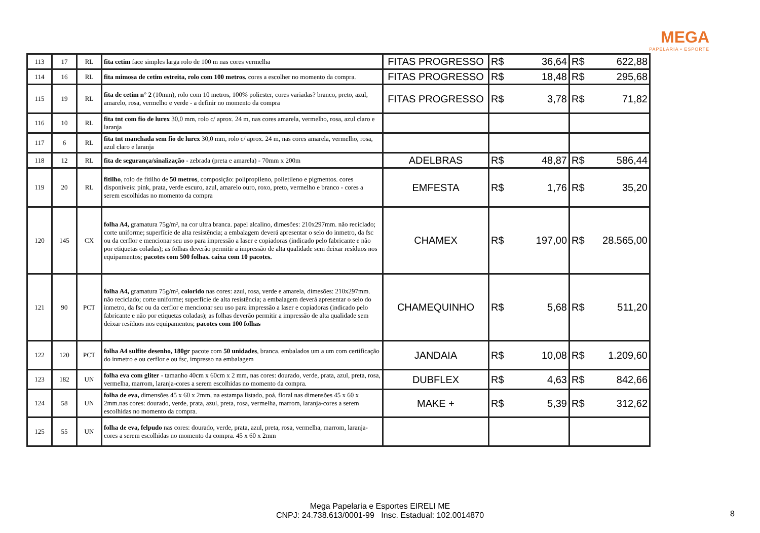MEGA
PAPELARIA • ESPORTE
| 113 | 17 | RL | fita cetim face simples larga rolo de 100 m nas cores vermelha | FITAS PROGRESSO | R$ 36,64 | R$ 622,88 |
| 114 | 16 | RL | fita mimosa de cetim estreita, rolo com 100 metros. cores a escolher no momento da compra. | FITAS PROGRESSO | R$ 18,48 | R$ 295,68 |
| 115 | 19 | RL | fita de cetim n° 2 (10mm), rolo com 10 metros, 100% poliester, cores variadas? branco, preto, azul, amarelo, rosa, vermelho e verde - a definir no momento da compra | FITAS PROGRESSO | R$ 3,78 | R$ 71,82 |
| 116 | 10 | RL | fita tnt com fio de lurex 30,0 mm, rolo c/ aprox. 24 m, nas cores amarela, vermelho, rosa, azul claro e laranja | | | |
| 117 | 6 | RL | fita tnt manchada sem fio de lurex 30,0 mm, rolo c/ aprox. 24 m, nas cores amarela, vermelho, rosa, azul claro e laranja | | | |
| 118 | 12 | RL | fita de segurança/sinalização - zebrada (preta e amarela) - 70mm x 200m | ADELBRAS | R$ 48,87 | R$ 586,44 |
| 119 | 20 | RL | fitilho , rolo de fitilho de 50 metros , composição: polipropileno, polietileno e pigmentos. cores disponíveis: pink, prata, verde escuro, azul, amarelo ouro, roxo, preto, vermelho e branco - cores a serem escolhidas no momento da compra | EMFESTA | R$ 1,76 | R$ 35,20 |
| 120 | 145 | CX | folha A4, gramatura 75g/m², na cor ultra branca. papel alcalino, dimesões: 210x297mm. não reciclado; corte uniforme; superfície de alta resistência; a embalagem deverá apresentar o selo do inmetro, da fsc ou da cerflor e mencionar seu uso para impressão a laser e copiadoras (indicado pelo fabricante e não por etiquetas coladas); as folhas deverão permitir a impressão de alta qualidade sem deixar resíduos nos equipamentos; pacotes com 500 folhas. caixa com 10 pacotes. | CHAMEX | R$ 197,00 | R$ 28.565,00 |
| 121 | 90 | PCT | folha A4, gramatura 75g/m², colorido nas cores: azul, rosa, verde e amarela, dimesões: 210x297mm. não reciclado; corte uniforme; superfície de alta resistência; a embalagem deverá apresentar o selo do inmetro, da fsc ou da cerflor e mencionar seu uso para impressão a laser e copiadoras (indicado pelo fabricante e não por etiquetas coladas); as folhas deverão permitir a impressão de alta qualidade sem deixar resíduos nos equipamentos; pacotes com 100 folhas | CHAMEQUINHO | R$ 5,68 | R$ 511,20 |
| 122 | 120 | PCT | folha A4 sulfite desenho, 180gr pacote com 50 unidades , branca. embalados um a um com certificação do inmetro e ou cerflor e ou fsc, impresso na embalagem | JANDAIA | R$ 10,08 | R$ 1.209,60 |
| 123 | 182 | UN | folha eva com gliter - tamanho 40cm x 60cm x 2 mm, nas cores: dourado, verde, prata, azul, preta, rosa, vermelha, marrom, laranja-cores a serem escolhidas no momento da compra. | DUBFLEX | R$ 4,63 | R$ 842,66 |
| 124 | 58 | UN | folha de eva, dimensões 45 x 60 x 2mm, na estampa listado, poá, floral nas dimensões 45 x 60 x 2mm.nas cores: dourado, verde, prata, azul, preta, rosa, vermelha, marrom, laranja-cores a serem escolhidas no momento da compra. | MAKE + | R$ 5,39 | R$ 312,62 |
| 125 | 55 | UN | folha de eva, felpudo nas cores: dourado, verde, prata, azul, preta, rosa, vermelha, marrom, laranja-cores a serem escolhidas no momento da compra. 45 x 60 x 2mm | | | |
Mega Papelaria e Esportes EIRELI ME
CNPJ: 24.738.613/0001-99 Insc. Estadual: 102.0014870
8